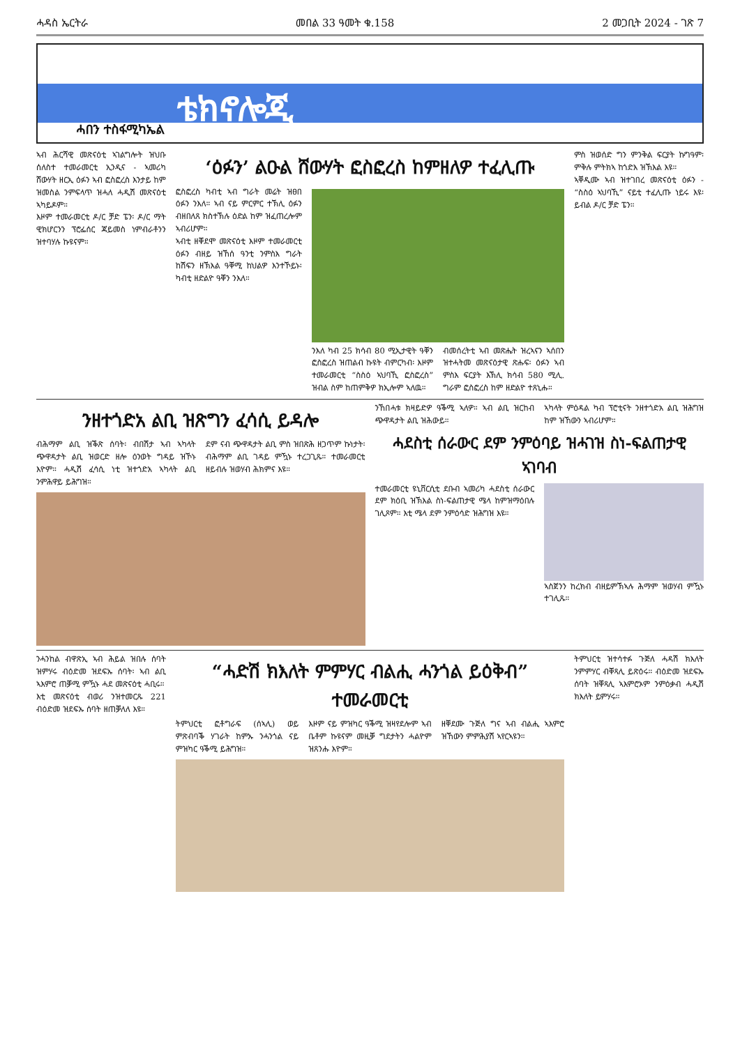ሓዳስ ኤርትራ መበል 33 ዓመት ቁ.158 2 መጋቢት 2024 - ገጽ 7
ቴክኖሎጂ
ሓበን ተስፋሚካኤል
ኣብ ሕርሻዊ መጽናዕቲ ኣገልግሎት ዝህቡ ሰለስተ ተመራመርቲ ኢንዲና - ኣመሪካ ሸውሃት ዘርኢ ዕፉን ኣብ ፎስፎረስ እንታይ ከም ዝመስል ንምፍላጥ ዝሓለ ሓዲሽ መጽናዕቲ ኣካይዶም።
እዞም ተመራመርቲ ዶ/ር ቻድ ፔን፡ ዶ/ር ማት ዊክሆርንን ፕሮፌሰር ጃይመስ ነምብራቶንን ዝተባሃሉ ኩዩናም።
‘ዕፉን’ ልዑል ሸውሃት ፎስፎረስ ከምዘለዎ ተፈሊጡ
ፎስፎረስ ካብቲ ኣብ ግራት መሬት ዝፀበ ዕፉን ንእለ። ኣብ ናይ ምርምር ተኽሊ ዕፉን ብዘበለጸ ክስተኽሉ ዕድል ከም ዝፈጠረሎም ኣብሪሆም።
ኣብቲ ዘቐደሞ መጽናዕቲ እዞም ተመራመርቲ ዕፉን ብዘይ ዝኸሰ ዓንቲ ንምስእ ግራት ከሽፍን ዘኽእል ዓቐሚ ከህልዎ እንተኾይኑ፡ ካብቲ ዘድልዮ ዓቐን ንእለ።
ንእለ ካብ 25 ክሳብ 80 ሚኢታዊት ዓቐን ፎስፎረስ ዝጠልብ ኩዩት ብምርካብ፡ እዞም ተመራመርቲ “ስስዕ ኣህባኺ ፎስፎረስ” ዝብል ስም ከጠምቅዎ ክኢሎም ኣለዉ።
ብመሰረትቲ ኣብ መጽሔት ዝረኣናን ኣሰበን ዝተሓትመ መጽናዕታዊ ጽሑፍ፡ ዕፉን ኣብ ምስእ ፍርያት እኽሊ ክሳብ 580 ሚሊ. ግራም ፎስፎረስ ከም ዘድልዮ ተጸኒሑ።
ምስ ዝወሰድ ግን ምንቅል ፍርያት ኩግዓም፡ ምቅሉ ምትክኣ ከጎድእ ዝኽእል እዩ።
ኣቐዲሙ ኣብ ዝተገበረ መጽናዕቲ ዕፉን - “ስስዕ ኣህባኺ” ናይቲ ተፈሊጡ ነይሩ እዩ፡ ይብል ዶ/ር ቻድ ፔን።
ንዘተጎድአ ልቢ ዝጽግን ፈሳሲ ይዳሎ
ብሕማም ልቢ ዝቕጽ ሰባት፡ ብበሽታ ኣብ ኣካላት ጭዋዳታት ልቢ ዝወርድ ዘሎ ዕንወት ግዳይ ዝኾኑ እዮም። ሓዲሽ ፈሳሲ ነቲ ዝተጎድአ ኣካላት ልቢ ንምሕዋይ ይሕግዝ።
ደም ናብ ጭዋዳታት ልቢ ምስ ዝበጽሕ ዘጋጥም ኩነታት፡ ብሕማም ልቢ ገዳይ ምዃኑ ተረጋጊጹ። ተመራመርቲ ዘይብሉ ዝወሃብ ሕክምና እዩ።
ንኸበሓቱ ክዛይድዎ ዓቕሚ ኣለዎ። ኣብ ልቢ ዝርከብ ጭዋዳታት ልቢ ዝሕውይ።
ኣካላት ምዕዳል ካብ ፕሮቲናት ንዘተጎድአ ልቢ ዝሕግዝ ከም ዝኸውን ኣብሪሆም።
ሓደስቲ ሰራውር ደም ንምዕባይ ዝሓገዝ ስነ-ፍልጠታዊ ኣገባብ
ተመራመርቲ ዩኒቨርሲቲ ደቡብ ኣመሪካ ሓደስቲ ሰራውር ደም ክዕቢ ዝኽእል ስነ-ፍልጠታዊ ሜላ ከምዝማዕበሉ ገሊጾም። እቲ ሜላ ደም ንምዕሳድ ዝሕግዝ እዩ።
ኣስጀንን ከረክብ ብዘይምኽኣሉ ሕማም ዝወሃብ ምዃኑ ተገሊጹ።
ንሓንከል ብዋጽኢ ኣብ ሕይል ዝበሉ ሰባት ዝምሃሩ ብዕድመ ዝደፍኡ ሰባት፡ ኣብ ልቢ ኣእምሮ ጠቓሚ ምዃኑ ሓደ መጽናዕቲ ሓቢሩ።
እቲ መጽናዕቲ ብወሪ ንዝተመርጹ 221 ብዕድመ ዝደፍኡ ሰባት ዘጠቓለለ እዩ።
“ሓድሽ ክእለት ምምሃር ብልሒ ሓንጎል ይዕቅብ” ተመራመርቲ
ትምህርቲ ፎቶግራፍ (ሰኣሊ) ወይ ምጽብባቕ ሃገራት ከምኡ ንሓንጎል ናይ ምዝካር ዓቕሚ ይሕግዝ።
እዞም ናይ ምዝካር ዓቕሚ ዝዛየደሎም ኣብ ቤቶም ኩዩናም መዚቓ ግደታትን ሓልዮም ዝጸንሑ እዮም።
ዘቐደሙ ጉጅለ ግና ኣብ ብልሒ ኣእምሮ ዝኸውን ምምሕያሽ ኣየርኣዩን።
ትምህርቲ ዝተሳተፉ ጉጅለ ሓዳሽ ክእለት ንምምሃር ብቐጻሊ ይጽዕሩ። ብዕድመ ዝደፍኡ ሰባት ዝቐጻሊ ኣእምሮኦም ንምዕቃብ ሓዲሽ ክእለት ይምሃሩ።